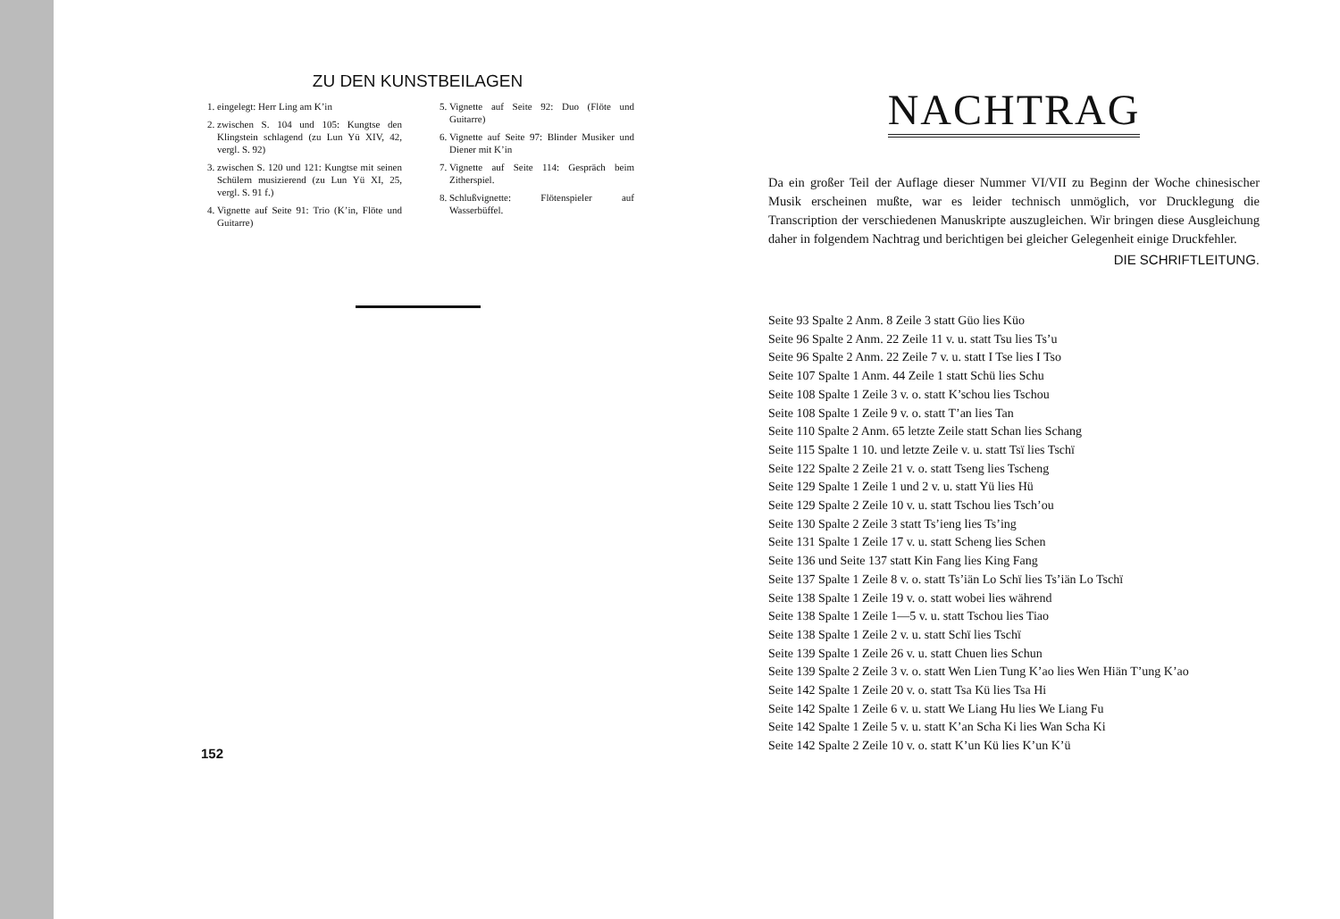ZU DEN KUNSTBEILAGEN
1. eingelegt: Herr Ling am K’in
2. zwischen S. 104 und 105: Kungtse den Klingstein schlagend (zu Lun Yü XIV, 42, vergl. S. 92)
3. zwischen S. 120 und 121: Kungtse mit seinen Schülern musizierend (zu Lun Yü XI, 25, vergl. S. 91 f.)
4. Vignette auf Seite 91: Trio (K’in, Flöte und Guitarre)
5. Vignette auf Seite 92: Duo (Flöte und Guitarre)
6. Vignette auf Seite 97: Blinder Musiker und Diener mit K’in
7. Vignette auf Seite 114: Gespräch beim Zitherspiel.
8. Schlußvignette: Flötenspieler auf Wasserbüffel.
152
NACHTRAG
Da ein großer Teil der Auflage dieser Nummer VI/VII zu Beginn der Woche chinesischer Musik erscheinen mußte, war es leider technisch unmöglich, vor Drucklegung die Transcription der verschiedenen Manuskripte auszugleichen. Wir bringen diese Ausgleichung daher in folgendem Nachtrag und berichtigen bei gleicher Gelegenheit einige Druckfehler.
DIE SCHRIFTLEITUNG.
Seite 93 Spalte 2 Anm. 8 Zeile 3 statt Güo lies Küo
Seite 96 Spalte 2 Anm. 22 Zeile 11 v. u. statt Tsu lies Ts’u
Seite 96 Spalte 2 Anm. 22 Zeile 7 v. u. statt I Tse lies I Tso
Seite 107 Spalte 1 Anm. 44 Zeile 1 statt Schü lies Schu
Seite 108 Spalte 1 Zeile 3 v. o. statt K’schou lies Tschou
Seite 108 Spalte 1 Zeile 9 v. o. statt T’an lies Tan
Seite 110 Spalte 2 Anm. 65 letzte Zeile statt Schan lies Schang
Seite 115 Spalte 1 10. und letzte Zeile v. u. statt Tsï lies Tschï
Seite 122 Spalte 2 Zeile 21 v. o. statt Tseng lies Tscheng
Seite 129 Spalte 1 Zeile 1 und 2 v. u. statt Yü lies Hü
Seite 129 Spalte 2 Zeile 10 v. u. statt Tschou lies Tsch’ou
Seite 130 Spalte 2 Zeile 3 statt Ts’ieng lies Ts’ing
Seite 131 Spalte 1 Zeile 17 v. u. statt Scheng lies Schen
Seite 136 und Seite 137 statt Kin Fang lies King Fang
Seite 137 Spalte 1 Zeile 8 v. o. statt Ts’iän Lo Schï lies Ts’iän Lo Tschï
Seite 138 Spalte 1 Zeile 19 v. o. statt wobei lies während
Seite 138 Spalte 1 Zeile 1—5 v. u. statt Tschou lies Tiao
Seite 138 Spalte 1 Zeile 2 v. u. statt Schï lies Tschï
Seite 139 Spalte 1 Zeile 26 v. u. statt Chuen lies Schun
Seite 139 Spalte 2 Zeile 3 v. o. statt Wen Lien Tung K’ao lies Wen Hiän T’ung K’ao
Seite 142 Spalte 1 Zeile 20 v. o. statt Tsa Kü lies Tsa Hi
Seite 142 Spalte 1 Zeile 6 v. u. statt We Liang Hu lies We Liang Fu
Seite 142 Spalte 1 Zeile 5 v. u. statt K’an Scha Ki lies Wan Scha Ki
Seite 142 Spalte 2 Zeile 10 v. o. statt K’un Kü lies K’un K’ü